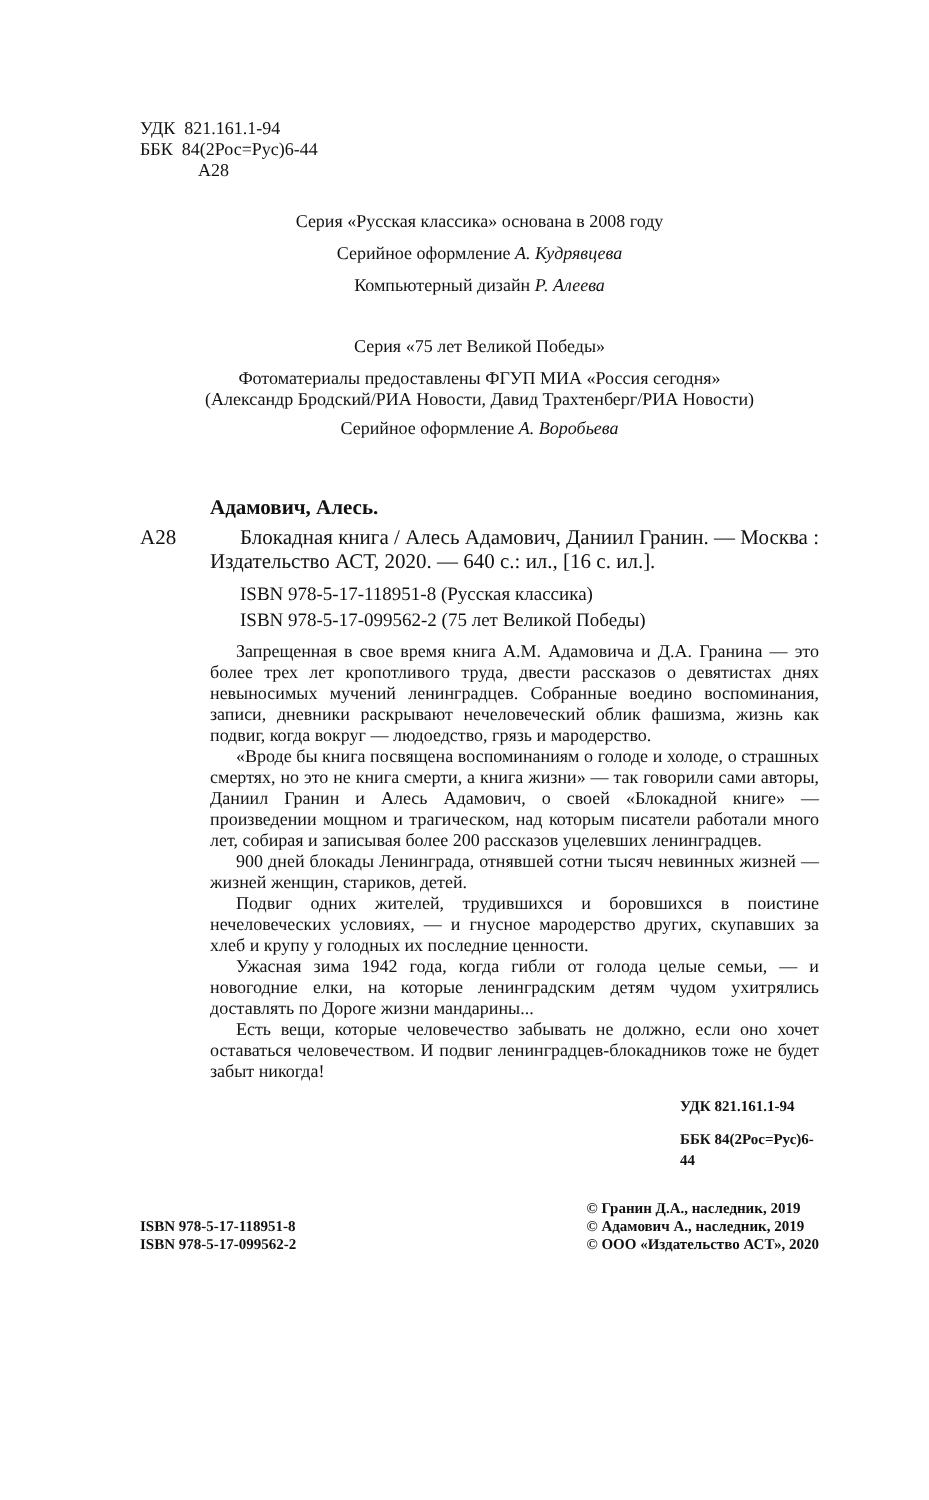УДК 821.161.1-94
ББК 84(2Рос=Рус)6-44
А28
Серия «Русская классика» основана в 2008 году
Серийное оформление А. Кудрявцева
Компьютерный дизайн Р. Алеева
Серия «75 лет Великой Победы»
Фотоматериалы предоставлены ФГУП МИА «Россия сегодня»
(Александр Бродский/РИА Новости, Давид Трахтенберг/РИА Новости)
Серийное оформление А. Воробьева
Адамович, Алесь.
А28 Блокадная книга / Алесь Адамович, Даниил Гранин. — Москва : Издательство АСТ, 2020. — 640 с.: ил., [16 с. ил.].
ISBN 978-5-17-118951-8 (Русская классика)
ISBN 978-5-17-099562-2 (75 лет Великой Победы)
Запрещенная в свое время книга А.М. Адамовича и Д.А. Гранина — это более трех лет кропотливого труда, двести рассказов о девятистах днях невыносимых мучений ленинградцев. Собранные воедино воспоминания, записи, дневники раскрывают нечеловеческий облик фашизма, жизнь как подвиг, когда вокруг — людоедство, грязь и мародерство.
«Вроде бы книга посвящена воспоминаниям о голоде и холоде, о страшных смертях, но это не книга смерти, а книга жизни» — так говорили сами авторы, Даниил Гранин и Алесь Адамович, о своей «Блокадной книге» — произведении мощном и трагическом, над которым писатели работали много лет, собирая и записывая более 200 рассказов уцелевших ленинградцев.
900 дней блокады Ленинграда, отнявшей сотни тысяч невинных жизней — жизней женщин, стариков, детей.
Подвиг одних жителей, трудившихся и боровшихся в поистине нечеловеческих условиях, — и гнусное мародерство других, скупавших за хлеб и крупу у голодных их последние ценности.
Ужасная зима 1942 года, когда гибли от голода целые семьи, — и новогодние елки, на которые ленинградским детям чудом ухитрялись доставлять по Дороге жизни мандарины...
Есть вещи, которые человечество забывать не должно, если оно хочет оставаться человечеством. И подвиг ленинградцев-блокадников тоже не будет забыт никогда!
УДК 821.161.1-94
ББК 84(2Рос=Рус)6-44
ISBN 978-5-17-118951-8
ISBN 978-5-17-099562-2
© Гранин Д.А., наследник, 2019
© Адамович А., наследник, 2019
© ООО «Издательство АСТ», 2020